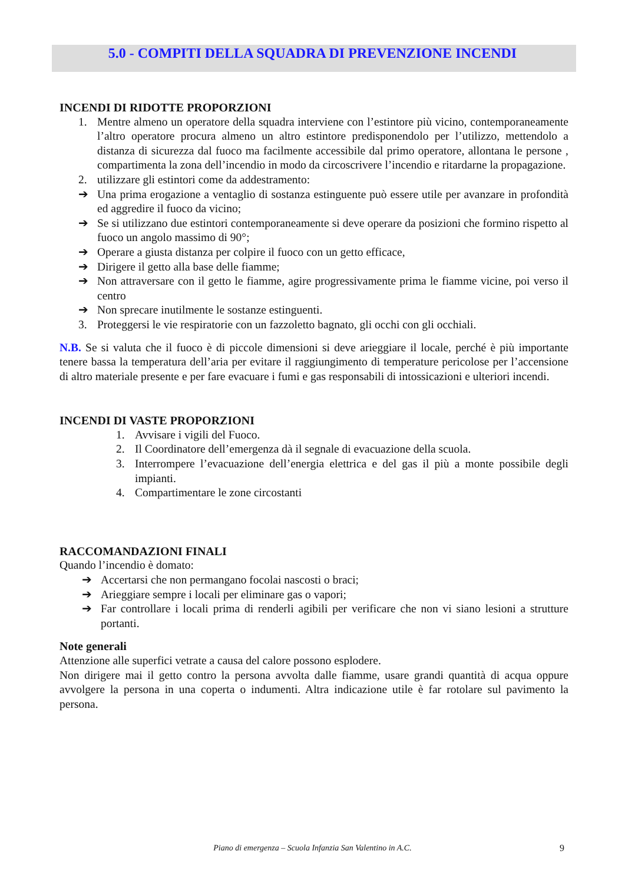5.0 - COMPITI DELLA SQUADRA DI PREVENZIONE INCENDI
INCENDI DI RIDOTTE PROPORZIONI
1. Mentre almeno un operatore della squadra interviene con l’estintore più vicino, contemporaneamente l’altro operatore procura almeno un altro estintore predisponendolo per l’utilizzo, mettendolo a distanza di sicurezza dal fuoco ma facilmente accessibile dal primo operatore, allontana le persone , compartimenta la zona dell’incendio in modo da circoscrivere l’incendio e ritardarne la propagazione.
2. utilizzare gli estintori come da addestramento:
➔ Una prima erogazione a ventaglio di sostanza estinguente può essere utile per avanzare in profondità ed aggredire il fuoco da vicino;
➔ Se si utilizzano due estintori contemporaneamente si deve operare da posizioni che formino rispetto al fuoco un angolo massimo di 90°;
➔ Operare a giusta distanza per colpire il fuoco con un getto efficace,
➔ Dirigere il getto alla base delle fiamme;
➔ Non attraversare con il getto le fiamme, agire progressivamente prima le fiamme vicine, poi verso il centro
➔ Non sprecare inutilmente le sostanze estinguenti.
3. Proteggersi le vie respiratorie con un fazzoletto bagnato, gli occhi con gli occhiali.
N.B. Se si valuta che il fuoco è di piccole dimensioni si deve arieggiare il locale, perché è più importante tenere bassa la temperatura dell’aria per evitare il raggiungimento di temperature pericolose per l’accensione di altro materiale presente e per fare evacuare i fumi e gas responsabili di intossicazioni e ulteriori incendi.
INCENDI DI VASTE PROPORZIONI
1. Avvisare i vigili del Fuoco.
2. Il Coordinatore dell’emergenza dà il segnale di evacuazione della scuola.
3. Interrompere l’evacuazione dell’energia elettrica e del gas il più a monte possibile degli impianti.
4. Compartimentare le zone circostanti
RACCOMANDAZIONI FINALI
Quando l’incendio è domato:
➔ Accertarsi che non permangano focolai nascosti o braci;
➔ Arieggiare sempre i locali per eliminare gas o vapori;
➔ Far controllare i locali prima di renderli agibili per verificare che non vi siano lesioni a strutture portanti.
Note generali
Attenzione alle superfici vetrate a causa del calore possono esplodere.
Non dirigere mai il getto contro la persona avvolta dalle fiamme, usare grandi quantità di acqua oppure avvolgere la persona in una coperta o indumenti. Altra indicazione utile è far rotolare sul pavimento la persona.
Piano di emergenza – Scuola Infanzia San Valentino in A.C. 9